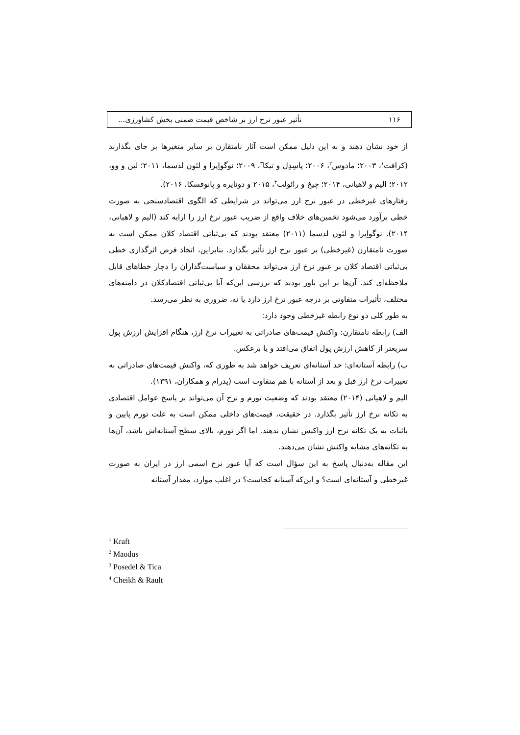۱۱۶ تأثیر عبور نرخ ارز بر شاخص قیمت ضمنی بخش کشاورزی...
از خود نشان دهند و به این دلیل ممکن است آثار نامتقارن بر سایر متغیرها بر جای بگذارند (کرافت<sup>۱</sup>، ۲۰۰۳؛ مادوس<sup>۲</sup>، ۲۰۰۶؛ پاسِدِل و تیکا<sup>۳</sup>، ۲۰۰۹؛ نوگواِیرا و لئون لدسما، ۲۰۱۱؛ لین و وو، ۲۰۱۲؛ الیم و لاهیانی، ۲۰۱۴؛ چیخ و رائولت<sup>۴</sup>، ۲۰۱۵ و دونایره و پانوفسکا، ۲۰۱۶).
رفتارهای غیرخطی در عبور نرخ ارز می‌تواند در شرایطی که الگوی اقتصادسنجی به صورت خطی برآورد می‌شود تخمین‌های خلاف واقع از ضریب عبور نرخ ارز را ارایه کند (الیم و لاهیانی، ۲۰۱۴). نوگواِیرا و لئون لدسما (۲۰۱۱) معتقد بودند که بی‌ثباتی اقتصاد کلان ممکن است به صورت نامتقارن (غیرخطی) بر عبور نرخ ارز تأثیر بگذارد. بنابراین، اتخاذ فرض اثرگذاری خطی بی‌ثباتی اقتصاد کلان بر عبور نرخ ارز می‌تواند محققان و سیاست‌گذاران را دچار خطاهای قابل ملاحظه‌ای کند. آن‌ها بر این باور بودند که بررسی این‌که آیا بی‌ثباتی اقتصادکلان در دامنه‌های مختلف، تأثیرات متفاوتی بر درجه عبور نرخ ارز دارد یا نه، ضروری به نظر می‌رسد.
به طور کلی دو نوع رابطه غیرخطی وجود دارد:
الف) رابطه نامتقارن: واکنش قیمت‌های صادراتی به تغییرات نرخ ارز، هنگام افزایش ارزش پول سریعتر از کاهش ارزش پول اتفاق می‌افتد و یا برعکس.
ب) رابطه آستانه‌ای: حد آستانه‌ای تعریف خواهد شد به طوری که، واکنش قیمت‌های صادراتی به تغییرات نرخ ارز قبل و بعد از آستانه با هم متفاوت است (پدرام و همکاران، ۱۳۹۱).
الیم و لاهیانی (۲۰۱۴) معتقد بودند که وضعیت تورم و نرخ آن می‌تواند بر پاسخ عوامل اقتصادی به تکانه نرخ ارز تأثیر بگذارد. در حقیقت، قیمت‌های داخلی ممکن است به علت تورم پایین و باثبات به یک تکانه نرخ ارز واکنش نشان ندهند. اما اگر تورم، بالای سطح آستانه‌اش باشد، آن‌ها به تکانه‌های مشابه واکنش نشان می‌دهند.
این مقاله به‌دنبال پاسخ به این سؤال است که آیا عبور نرخ اسمی ارز در ایران به صورت غیرخطی و آستانه‌ای است؟ و این‌که آستانه کجاست؟ در اغلب موارد، مقدار آستانه
<sup>1</sup> Kraft
<sup>2</sup> Maodus
<sup>3</sup> Posedel & Tica
<sup>4</sup> Cheikh & Rault